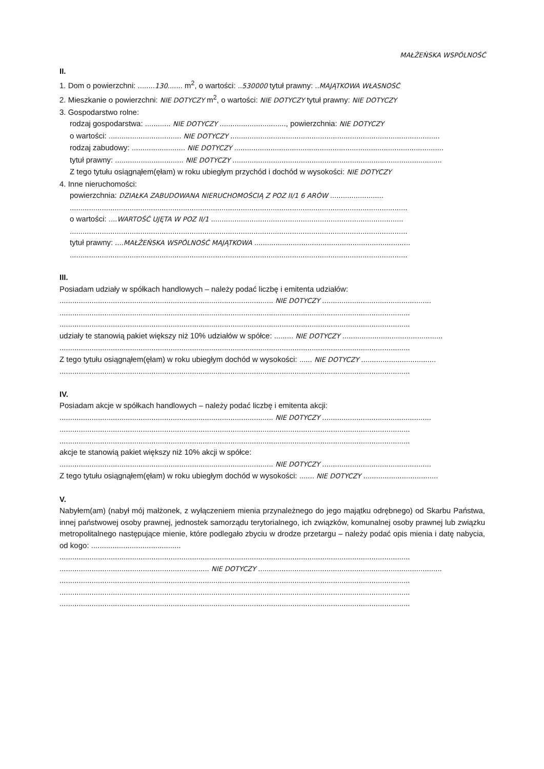MAŁŻEŃSKA WSPÓLNOŚĆ
II.
1. Dom o powierzchni: ........130....... m<sup>2</sup>, o wartości: ..530000 tytuł prawny: ..MAJĄTKOWA WŁASNOŚĆ
2. Mieszkanie o powierzchni: NIE DOTYCZY m<sup>2</sup>, o wartości: NIE DOTYCZY tytuł prawny: NIE DOTYCZY
3. Gospodarstwo rolne:
rodzaj gospodarstwa: ............ NIE DOTYCZY ..............................., powierzchnia: NIE DOTYCZY
o wartości: .................................. NIE DOTYCZY ..................................................................................................
rodzaj zabudowy: ......................... NIE DOTYCZY ..................................................................................................
tytuł prawny: ................................ NIE DOTYCZY ..................................................................................................
Z tego tytułu osiągnąłem(ęłam) w roku ubiegłym przychód i dochód w wysokości: NIE DOTYCZY
4. Inne nieruchomości:
powierzchnia: DZIAŁKA ZABUDOWANA NIERUCHOMOŚCIĄ Z POZ II/1 6 ARÓW .........................
..............................................................................................................................................................
o wartości: ....WARTOŚĆ UJĘTA W POZ II/1 ..........................................................................................
..............................................................................................................................................................
tytuł prawny: ....MAŁŻEŃSKA WSPÓLNOŚĆ MAJĄTKOWA .........................................................................
..............................................................................................................................................................
III.
Posiadam udziały w spółkach handlowych – należy podać liczbę i emitenta udziałów:
.................................................................................................... NIE DOTYCZY ...................................................
....................................................................................................................................................................
....................................................................................................................................................................
udziały te stanowią pakiet większy niż 10% udziałów w spółce: ......... NIE DOTYCZY ...............................................
....................................................................................................................................................................
Z tego tytułu osiągnąłem(ęłam) w roku ubiegłym dochód w wysokości: ...... NIE DOTYCZY ...................................
....................................................................................................................................................................
IV.
Posiadam akcje w spółkach handlowych – należy podać liczbę i emitenta akcji:
.................................................................................................... NIE DOTYCZY ...................................................
....................................................................................................................................................................
....................................................................................................................................................................
akcje te stanowią pakiet większy niż 10% akcji w spółce:
.................................................................................................... NIE DOTYCZY ...................................................
Z tego tytułu osiągnąłem(ęłam) w roku ubiegłym dochód w wysokości: ....... NIE DOTYCZY ...................................
V.
Nabyłem(am) (nabył mój małżonek, z wyłączeniem mienia przynależnego do jego majątku odrębnego) od Skarbu Państwa, innej państwowej osoby prawnej, jednostek samorządu terytorialnego, ich związków, komunalnej osoby prawnej lub związku metropolitalnego następujące mienie, które podlegało zbyciu w drodze przetargu – należy podać opis mienia i datę nabycia, od kogo: ..........................................
....................................................................................................................................................................
...................................................................... NIE DOTYCZY ......................................................................................
....................................................................................................................................................................
....................................................................................................................................................................
....................................................................................................................................................................